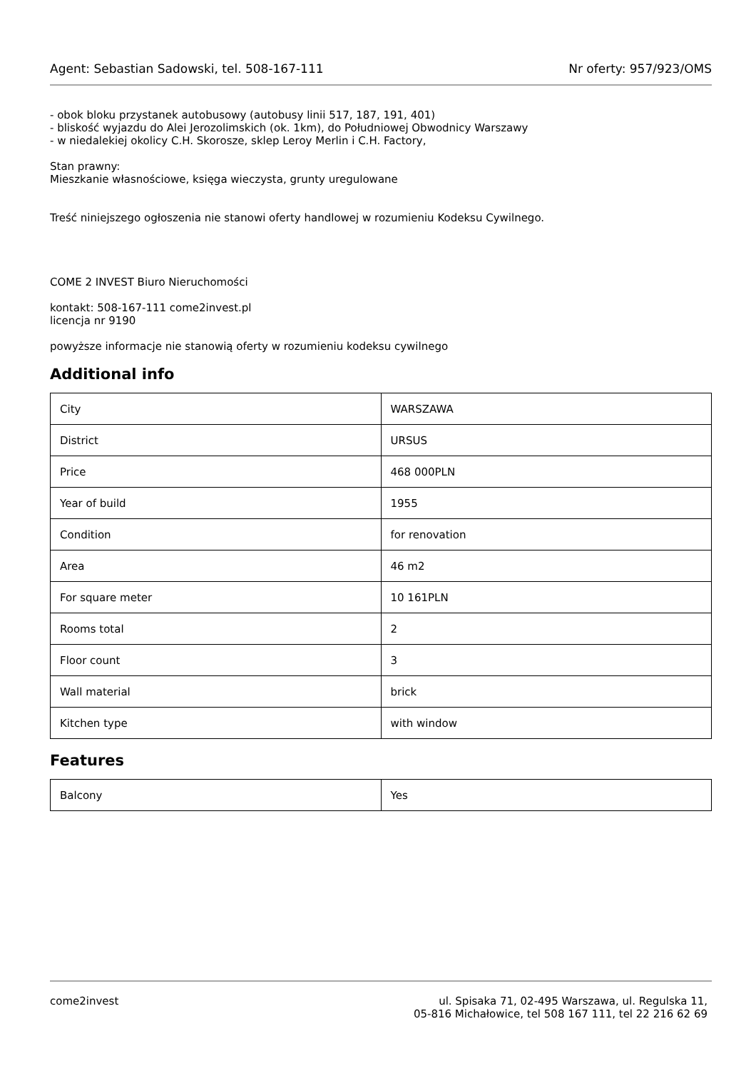Agent: Sebastian Sadowski, tel. 508-167-111 Nr oferty: 957/923/OMS
- obok bloku przystanek autobusowy (autobusy linii 517, 187, 191, 401)
- bliskość wyjazdu do Alei Jerozolimskich (ok. 1km), do Południowej Obwodnicy Warszawy
- w niedalekiej okolicy C.H. Skorosze, sklep Leroy Merlin i C.H. Factory,
Stan prawny:
Mieszkanie własnościowe, księga wieczysta, grunty uregulowane
Treść niniejszego ogłoszenia nie stanowi oferty handlowej w rozumieniu Kodeksu Cywilnego.
COME 2 INVEST Biuro Nieruchomości
kontakt: 508-167-111 come2invest.pl
licencja nr 9190
powyższe informacje nie stanowią oferty w rozumieniu kodeksu cywilnego
Additional info
| City | WARSZAWA |
| District | URSUS |
| Price | 468 000PLN |
| Year of build | 1955 |
| Condition | for renovation |
| Area | 46 m2 |
| For square meter | 10 161PLN |
| Rooms total | 2 |
| Floor count | 3 |
| Wall material | brick |
| Kitchen type | with window |
Features
| Balcony | Yes |
come2invest ul. Spisaka 71, 02-495 Warszawa, ul. Regulska 11,
05-816 Michałowice, tel 508 167 111, tel 22 216 62 69